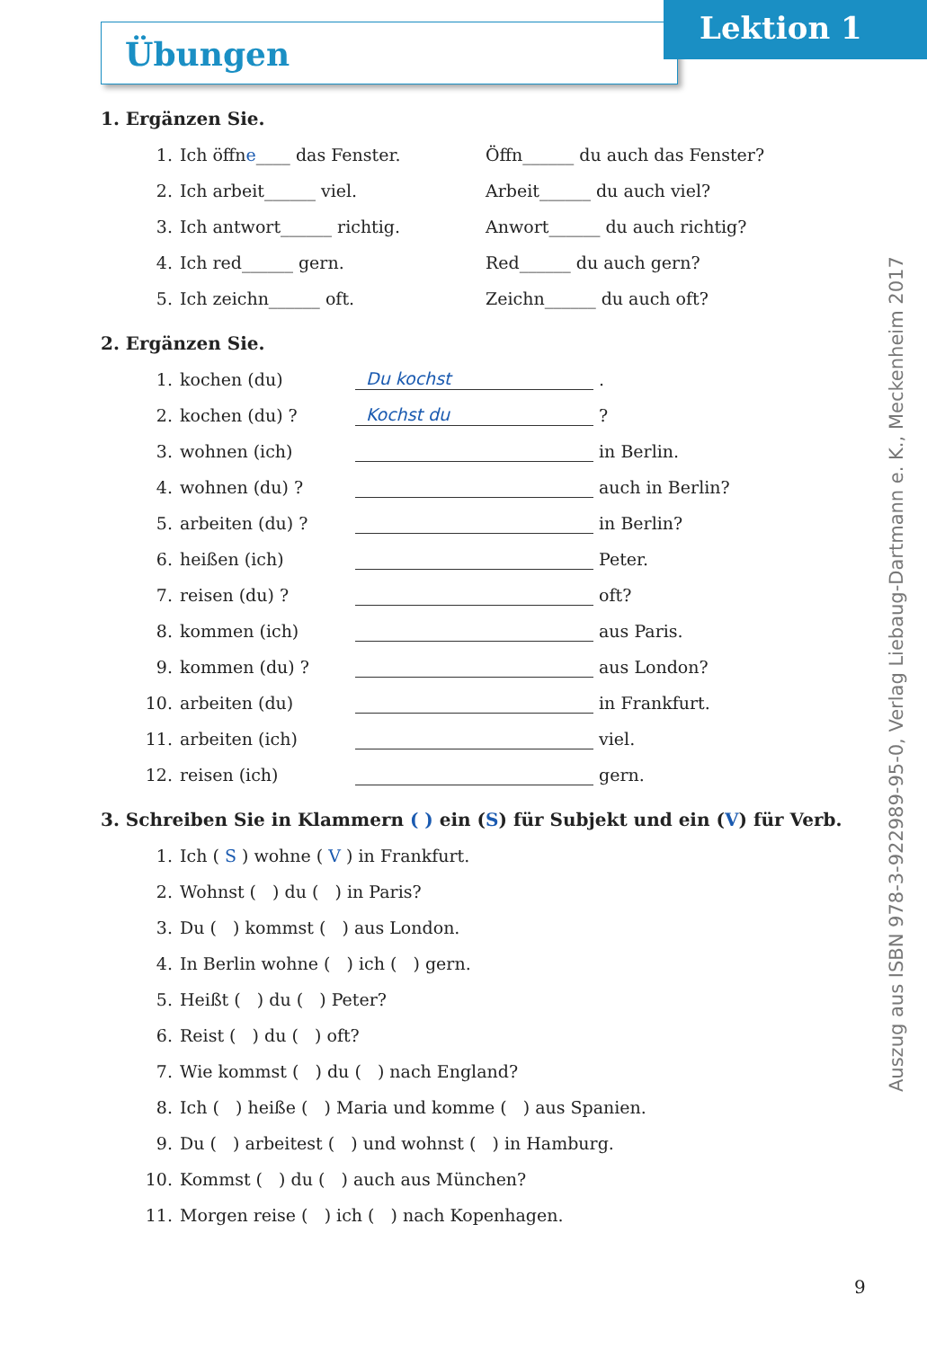Übungen
Lektion 1
1. Ergänzen Sie.
1. Ich öffne____ das Fenster. Öffn______ du auch das Fenster?
2. Ich arbeit______ viel. Arbeit______ du auch viel?
3. Ich antwort______ richtig. Anwort______ du auch richtig?
4. Ich red______ gern. Red______ du auch gern?
5. Ich zeichn______ oft. Zeichn______ du auch oft?
2. Ergänzen Sie.
1. kochen (du) Du kochst .
2. kochen (du) ? Kochst du ?
3. wohnen (ich) in Berlin.
4. wohnen (du) ? auch in Berlin?
5. arbeiten (du) ? in Berlin?
6. heißen (ich) Peter.
7. reisen (du) ? oft?
8. kommen (ich) aus Paris.
9. kommen (du) ? aus London?
10. arbeiten (du) in Frankfurt.
11. arbeiten (ich) viel.
12. reisen (ich) gern.
3. Schreiben Sie in Klammern ( ) ein (S) für Subjekt und ein (V) für Verb.
1. Ich ( S ) wohne ( V ) in Frankfurt.
2. Wohnst ( ) du ( ) in Paris?
3. Du ( ) kommst ( ) aus London.
4. In Berlin wohne ( ) ich ( ) gern.
5. Heißt ( ) du ( ) Peter?
6. Reist ( ) du ( ) oft?
7. Wie kommst ( ) du ( ) nach England?
8. Ich ( ) heiße ( ) Maria und komme ( ) aus Spanien.
9. Du ( ) arbeitest ( ) und wohnst ( ) in Hamburg.
10. Kommst ( ) du ( ) auch aus München?
11. Morgen reise ( ) ich ( ) nach Kopenhagen.
Auszug aus ISBN 978-3-922989-95-0, Verlag Liebaug-Dartmann e. K., Meckenheim 2017
9